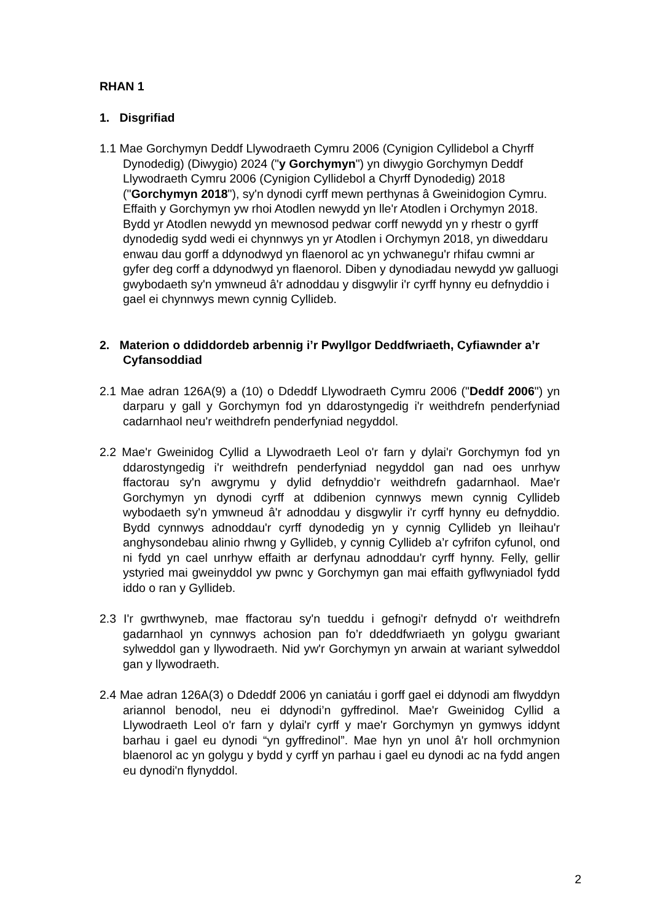RHAN 1
1. Disgrifiad
1.1 Mae Gorchymyn Deddf Llywodraeth Cymru 2006 (Cynigion Cyllidebol a Chyrff Dynodedig) (Diwygio) 2024 ("y Gorchymyn") yn diwygio Gorchymyn Deddf Llywodraeth Cymru 2006 (Cynigion Cyllidebol a Chyrff Dynodedig) 2018 ("Gorchymyn 2018"), sy'n dynodi cyrff mewn perthynas â Gweinidogion Cymru. Effaith y Gorchymyn yw rhoi Atodlen newydd yn lle'r Atodlen i Orchymyn 2018. Bydd yr Atodlen newydd yn mewnosod pedwar corff newydd yn y rhestr o gyrff dynodedig sydd wedi ei chynnwys yn yr Atodlen i Orchymyn 2018, yn diweddaru enwau dau gorff a ddynodwyd yn flaenorol ac yn ychwanegu'r rhifau cwmni ar gyfer deg corff a ddynodwyd yn flaenorol. Diben y dynodiadau newydd yw galluogi gwybodaeth sy'n ymwneud â'r adnoddau y disgwylir i'r cyrff hynny eu defnyddio i gael ei chynnwys mewn cynnig Cyllideb.
2. Materion o ddiddordeb arbennig i’r Pwyllgor Deddfwriaeth, Cyfiawnder a’r Cyfansoddiad
2.1 Mae adran 126A(9) a (10) o Ddeddf Llywodraeth Cymru 2006 ("Deddf 2006") yn darparu y gall y Gorchymyn fod yn ddarostyngedig i'r weithdrefn penderfyniad cadarnhaol neu'r weithdrefn penderfyniad negyddol.
2.2 Mae'r Gweinidog Cyllid a Llywodraeth Leol o'r farn y dylai'r Gorchymyn fod yn ddarostyngedig i'r weithdrefn penderfyniad negyddol gan nad oes unrhyw ffactorau sy'n awgrymu y dylid defnyddio’r weithdrefn gadarnhaol. Mae'r Gorchymyn yn dynodi cyrff at ddibenion cynnwys mewn cynnig Cyllideb wybodaeth sy'n ymwneud â'r adnoddau y disgwylir i'r cyrff hynny eu defnyddio. Bydd cynnwys adnoddau'r cyrff dynodedig yn y cynnig Cyllideb yn lleihau'r anghysondebau alinio rhwng y Gyllideb, y cynnig Cyllideb a’r cyfrifon cyfunol, ond ni fydd yn cael unrhyw effaith ar derfynau adnoddau'r cyrff hynny. Felly, gellir ystyried mai gweinyddol yw pwnc y Gorchymyn gan mai effaith gyflwyniadol fydd iddo o ran y Gyllideb.
2.3 I'r gwrthwyneb, mae ffactorau sy'n tueddu i gefnogi'r defnydd o'r weithdrefn gadarnhaol yn cynnwys achosion pan fo’r ddeddfwriaeth yn golygu gwariant sylweddol gan y llywodraeth. Nid yw'r Gorchymyn yn arwain at wariant sylweddol gan y llywodraeth.
2.4 Mae adran 126A(3) o Ddeddf 2006 yn caniatáu i gorff gael ei ddynodi am flwyddyn ariannol benodol, neu ei ddynodi’n gyffredinol. Mae'r Gweinidog Cyllid a Llywodraeth Leol o'r farn y dylai'r cyrff y mae'r Gorchymyn yn gymwys iddynt barhau i gael eu dynodi “yn gyffredinol”. Mae hyn yn unol â'r holl orchmynion blaenorol ac yn golygu y bydd y cyrff yn parhau i gael eu dynodi ac na fydd angen eu dynodi'n flynyddol.
2